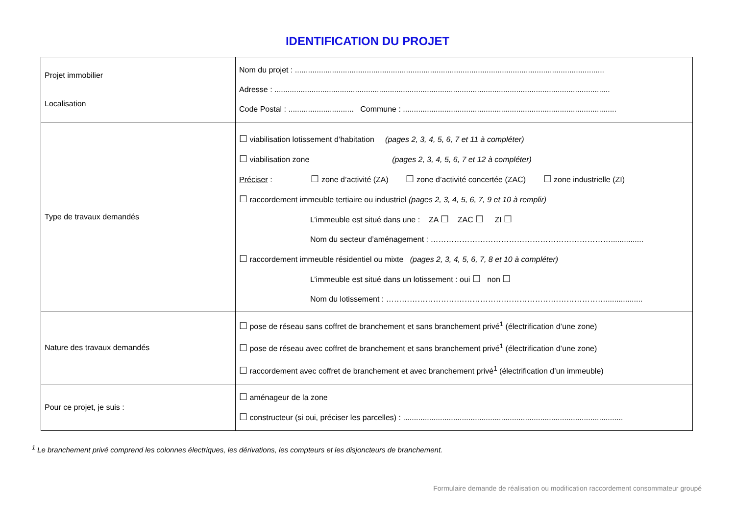IDENTIFICATION DU PROJET
| Projet immobilier Localisation | Nom du projet : .............................................................................................................................................. Adresse : .......................................................................................................................................................... Code Postal : .............................. Commune : .................................................................................................. |
| Type de travaux demandés | ☐ viabilisation lotissement d’habitation (pages 2, 3, 4, 5, 6, 7 et 11 à compléter) ☐ viabilisation zone (pages 2, 3, 4, 5, 6, 7 et 12 à compléter) Préciser : ☐ zone d’activité (ZA) ☐ zone d’activité concertée (ZAC) ☐ zone industrielle (ZI) ☐ raccordement immeuble tertiaire ou industriel (pages 2, 3, 4, 5, 6, 7, 9 et 10 à remplir) L’immeuble est situé dans une : ZA ☐ ZAC ☐ ZI ☐ Nom du secteur d’aménagement : ……………………………………………………………............... ☐ raccordement immeuble résidentiel ou mixte (pages 2, 3, 4, 5, 6, 7, 8 et 10 à compléter) L’immeuble est situé dans un lotissement : oui ☐ non ☐ Nom du lotissement : …………………………………………………………………………................. |
| Nature des travaux demandés | ☐ pose de réseau sans coffret de branchement et sans branchement privé<sup>1</sup> (électrification d’une zone) ☐ pose de réseau avec coffret de branchement et sans branchement privé<sup>1</sup> (électrification d’une zone) ☐ raccordement avec coffret de branchement et avec branchement privé<sup>1</sup> (électrification d’un immeuble) |
| Pour ce projet, je suis : | ☐ aménageur de la zone ☐ constructeur (si oui, préciser les parcelles) : ..................................................................................................... |
<sup>1</sup> Le branchement privé comprend les colonnes électriques, les dérivations, les compteurs et les disjoncteurs de branchement.
Formulaire demande de réalisation ou modification raccordement consommateur groupé